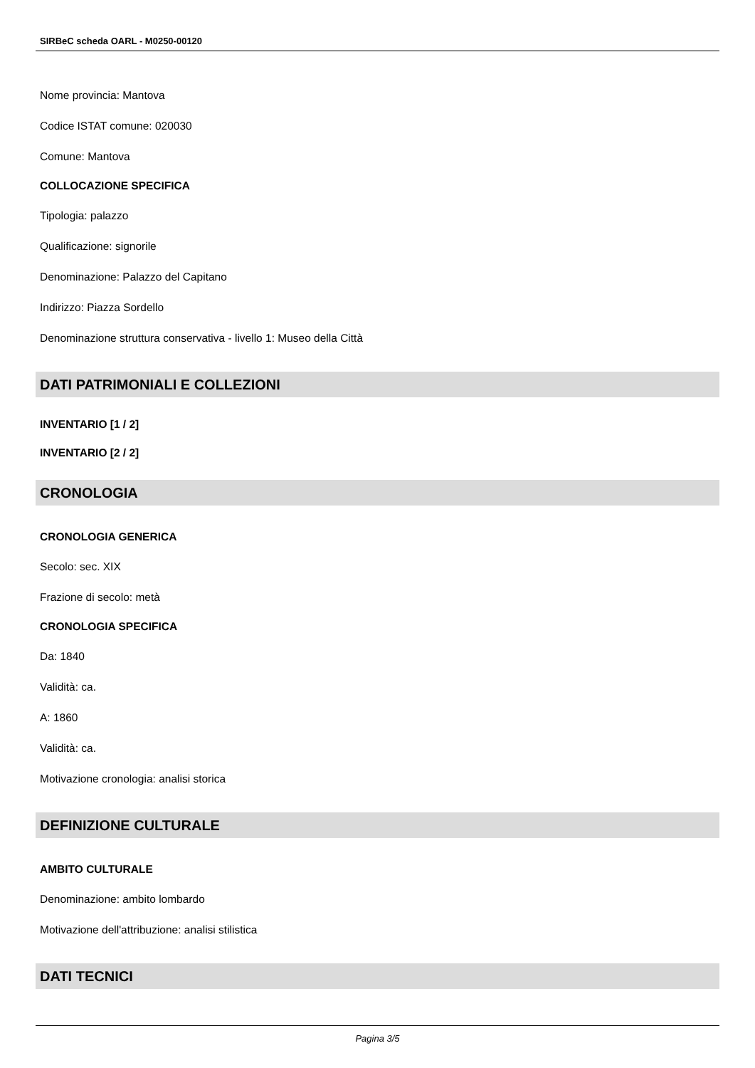SIRBeC scheda OARL - M0250-00120
Nome provincia: Mantova
Codice ISTAT comune: 020030
Comune: Mantova
COLLOCAZIONE SPECIFICA
Tipologia: palazzo
Qualificazione: signorile
Denominazione: Palazzo del Capitano
Indirizzo: Piazza Sordello
Denominazione struttura conservativa - livello 1: Museo della Città
DATI PATRIMONIALI E COLLEZIONI
INVENTARIO [1 / 2]
INVENTARIO [2 / 2]
CRONOLOGIA
CRONOLOGIA GENERICA
Secolo: sec. XIX
Frazione di secolo: metà
CRONOLOGIA SPECIFICA
Da: 1840
Validità: ca.
A: 1860
Validità: ca.
Motivazione cronologia: analisi storica
DEFINIZIONE CULTURALE
AMBITO CULTURALE
Denominazione: ambito lombardo
Motivazione dell'attribuzione: analisi stilistica
DATI TECNICI
Pagina 3/5